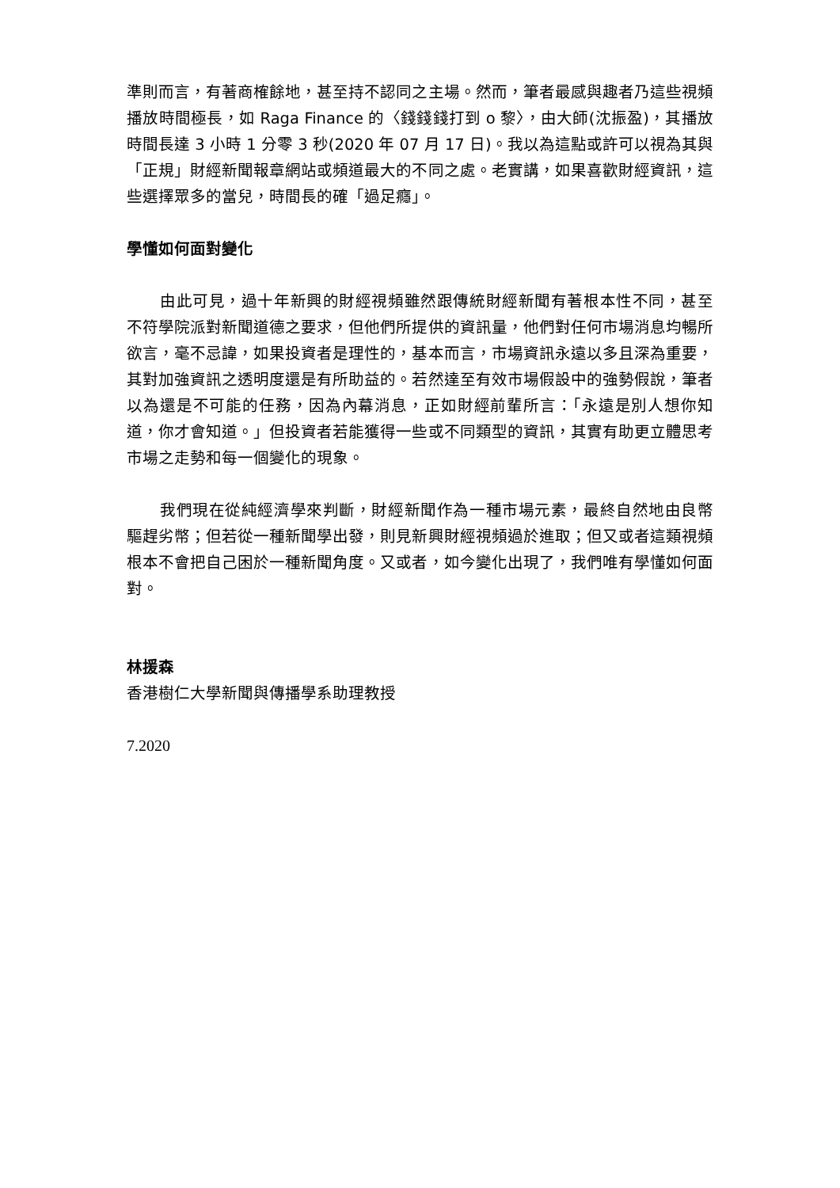準則而言，有著商榷餘地，甚至持不認同之主場。然而，筆者最感與趣者乃這些視頻播放時間極長，如 Raga Finance 的〈錢錢錢打到 o 黎〉，由大師(沈振盈)，其播放時間長達 3 小時 1 分零 3 秒(2020 年 07 月 17 日)。我以為這點或許可以視為其與「正規」財經新聞報章網站或頻道最大的不同之處。老實講，如果喜歡財經資訊，這些選擇眾多的當兒，時間長的確「過足癮」。
學懂如何面對變化
由此可見，過十年新興的財經視頻雖然跟傳統財經新聞有著根本性不同，甚至不符學院派對新聞道德之要求，但他們所提供的資訊量，他們對任何市場消息均暢所欲言，毫不忌諱，如果投資者是理性的，基本而言，市場資訊永遠以多且深為重要，其對加強資訊之透明度還是有所助益的。若然達至有效市場假設中的強勢假說，筆者以為還是不可能的任務，因為內幕消息，正如財經前輩所言：「永遠是別人想你知道，你才會知道。」但投資者若能獲得一些或不同類型的資訊，其實有助更立體思考市場之走勢和每一個變化的現象。
我們現在從純經濟學來判斷，財經新聞作為一種市場元素，最終自然地由良幣驅趕劣幣；但若從一種新聞學出發，則見新興財經視頻過於進取；但又或者這類視頻根本不會把自己困於一種新聞角度。又或者，如今變化出現了，我們唯有學懂如何面對。
林援森
香港樹仁大學新聞與傳播學系助理教授
7.2020